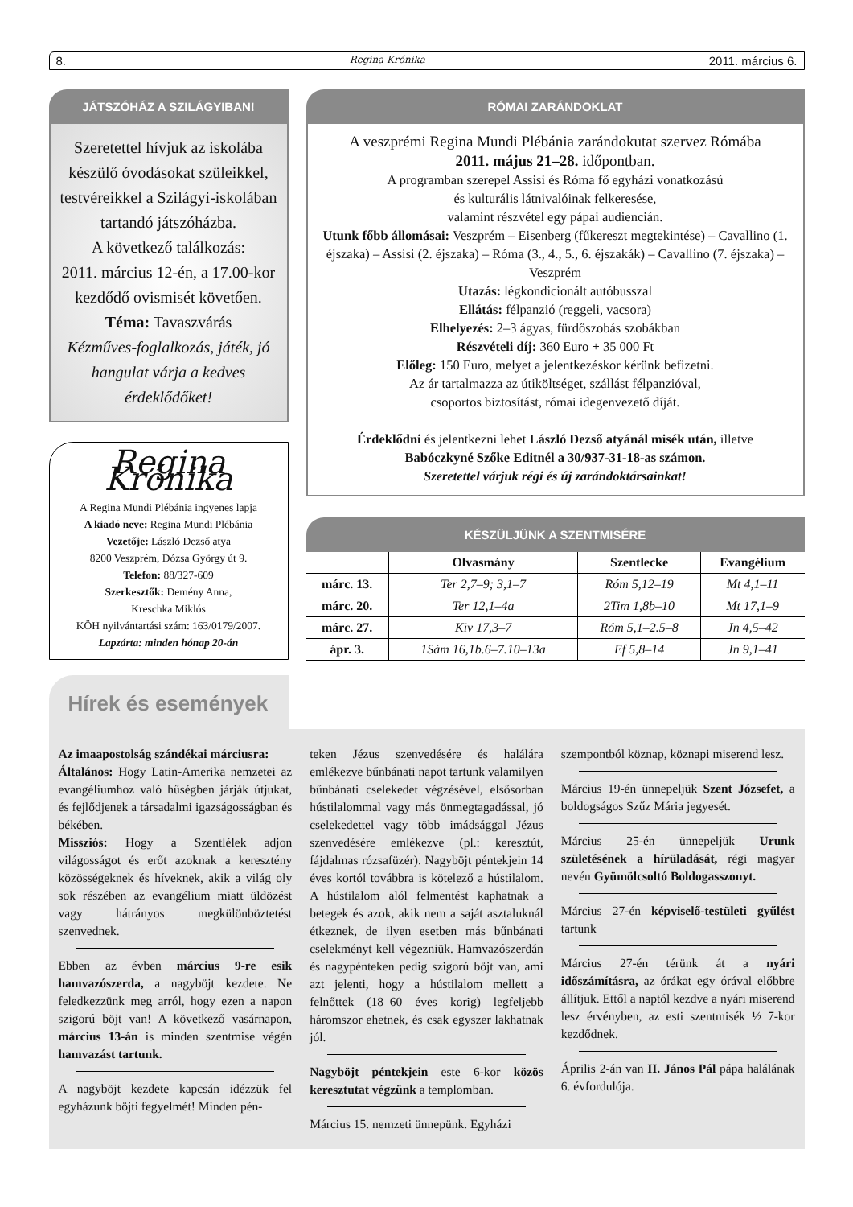8. Regina Krónika 2011. március 6.
JÁTSZÓHÁZ A SZILÁGYIBAN!
Szeretettel hívjuk az iskolába készülő óvodásokat szüleikkel, testvéreikkel a Szilágyi-iskolában tartandó játszóházba.
A következő találkozás:
2011. március 12-én, a 17.00-kor kezdődő ovismisét követően.
Téma: Tavaszvárás
Kézműves-foglalkozás, játék, jó hangulat várja a kedves érdeklődőket!
Regina Krónika
A Regina Mundi Plébánia ingyenes lapja
A kiadó neve: Regina Mundi Plébánia
Vezetője: László Dezső atya
8200 Veszprém, Dózsa György út 9.
Telefon: 88/327-609
Szerkesztők: Demény Anna,
Kreschka Miklós
KÖH nyilvántartási szám: 163/0179/2007.
Lapzárta: minden hónap 20-án
RÓMAI ZARÁNDOKLAT
A veszprémi Regina Mundi Plébánia zarándokutat szervez Rómába
2011. május 21–28. időpontban.
A programban szerepel Assisi és Róma fő egyházi vonatkozású
és kulturális látnivalóinak felkeresése,
valamint részvétel egy pápai audiencián.
Utunk főbb állomásai: Veszprém – Eisenberg (fűkereszt megtekintése) – Cavallino (1. éjszaka) – Assisi (2. éjszaka) – Róma (3., 4., 5., 6. éjszakák) – Cavallino (7. éjszaka) – Veszprém
Utazás: légkondicionált autóbusszal
Ellátás: félpanzió (reggeli, vacsora)
Elhelyezés: 2–3 ágyas, fürdőszobás szobákban
Részvételi díj: 360 Euro + 35 000 Ft
Előleg: 150 Euro, melyet a jelentkezéskor kérünk befizetni.
Az ár tartalmazza az útiköltséget, szállást félpanzióval,
csoportos biztosítást, római idegenvezető díját.
Érdeklődni és jelentkezni lehet László Dezső atyánál misék után, illetve
Babóczkyné Szőke Editnél a 30/937-31-18-as számon.
Szeretettel várjuk régi és új zarándoktársainkat!
KÉSZÜLJÜNK A SZENTMISÉRE
| | Olvasmány | Szentlecke | Evangélium |
| --- | --- | --- | --- |
| márc. 13. | Ter 2,7–9; 3,1–7 | Róm 5,12–19 | Mt 4,1–11 |
| márc. 20. | Ter 12,1–4a | 2Tim 1,8b–10 | Mt 17,1–9 |
| márc. 27. | Kiv 17,3–7 | Róm 5,1–2.5–8 | Jn 4,5–42 |
| ápr. 3. | 1Sám 16,1b.6–7.10–13a | Ef 5,8–14 | Jn 9,1–41 |
Hírek és események
Az imaapostolság szándékai márciusra:
Általános: Hogy Latin-Amerika nemzetei az evangéliumhoz való hűségben járják útjukat, és fejlődjenek a társadalmi igazságosságban és békében.
Missziós: Hogy a Szentlélek adjon világosságot és erőt azoknak a keresztény közösségeknek és híveknek, akik a világ oly sok részében az evangélium miatt üldözést vagy hátrányos megkülönböztetést szenvednek.
Ebben az évben március 9-re esik hamvazószerda, a nagyböjt kezdete. Ne feledkezzünk meg arról, hogy ezen a napon szigorú böjt van! A következő vasárnapon, március 13-án is minden szentmise végén hamvazást tartunk.
A nagyböjt kezdete kapcsán idézzük fel egyházunk böjti fegyelmét! Minden pén-
teken Jézus szenvedésére és halálára emlékezve bűnbánati napot tartunk valamilyen bűnbánati cselekedet végzésével, elsősorban hústilalommal vagy más önmegtagadással, jó cselekedettel vagy több imádsággal Jézus szenvedésére emlékezve (pl.: keresztút, fájdalmas rózsafüzér). Nagyböjt péntekjein 14 éves kortól továbbra is kötelező a hústilalom. A hústilalom alól felmentést kaphatnak a betegek és azok, akik nem a saját asztaluknál étkeznek, de ilyen esetben más bűnbánati cselekményt kell végezniük. Hamvazószerdán és nagypénteken pedig szigorú böjt van, ami azt jelenti, hogy a hústilalom mellett a felnőttek (18–60 éves korig) legfeljebb háromszor ehetnek, és csak egyszer lakhatnak jól.
Nagyböjt péntekjein este 6-kor közös keresztutat végzünk a templomban.
Március 15. nemzeti ünnepünk. Egyházi
szempontból köznap, köznapi miserend lesz.
Március 19-én ünnepeljük Szent Józsefet, a boldogságos Szűz Mária jegyesét.
Március 25-én ünnepeljük Urunk születésének a hírüladását, régi magyar nevén Gyümölcsoltó Boldogasszonyt.
Március 27-én képviselő-testületi gyűlést tartunk
Március 27-én térünk át a nyári időszámításra, az órákat egy órával előbbre állítjuk. Ettől a naptól kezdve a nyári miserend lesz érvényben, az esti szentmisék ½ 7-kor kezdődnek.
Április 2-án van II. János Pál pápa halálának 6. évfordulója.